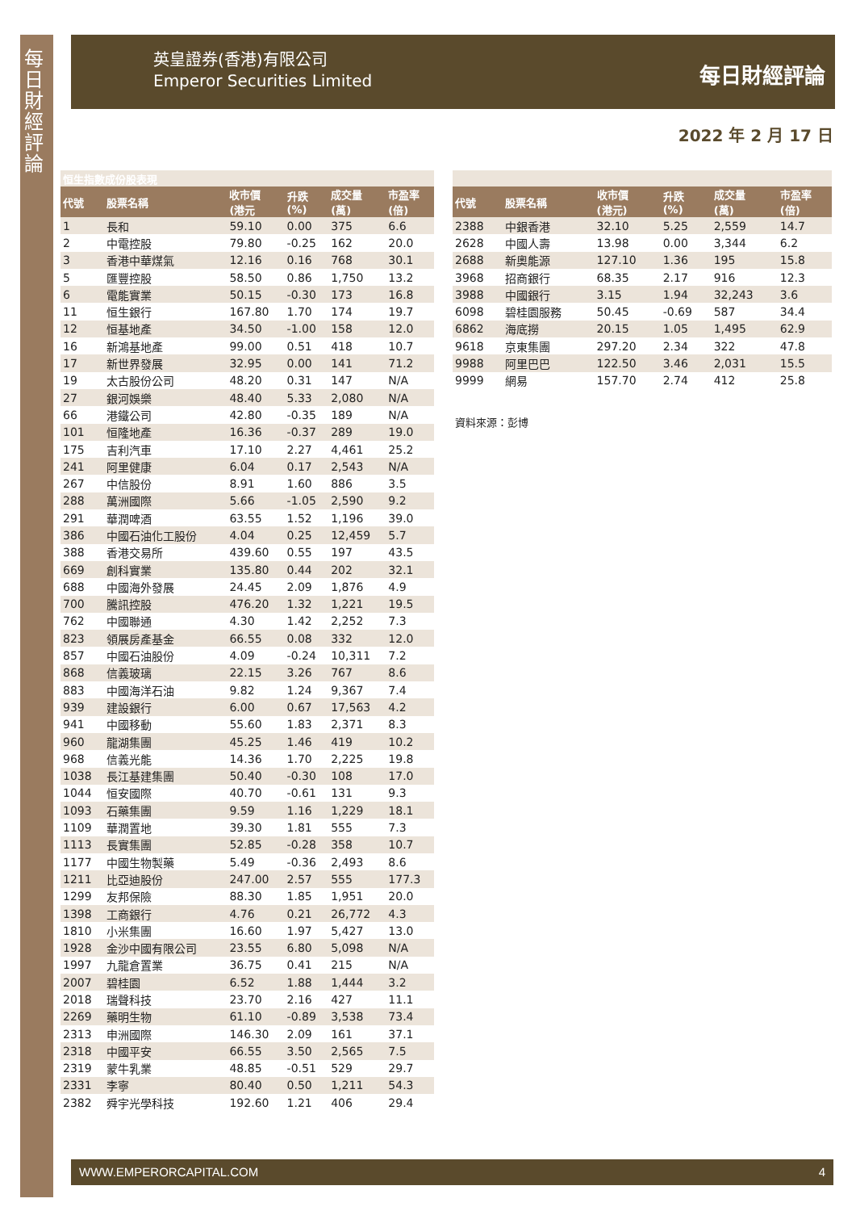每日財經評論
英皇證券(香港)有限公司
Emperor Securities Limited
每日財經評論
2022 年 2 月 17 日
| 恒生指數成份股表現 | | | | | |
| 代號 | 股票名稱 | 收市價 (港元 | 升跌 (%) | 成交量 (萬) | 市盈率 (倍) |
| 1 | 長和 | 59.10 | 0.00 | 375 | 6.6 |
| 2 | 中電控股 | 79.80 | -0.25 | 162 | 20.0 |
| 3 | 香港中華煤氣 | 12.16 | 0.16 | 768 | 30.1 |
| 5 | 匯豐控股 | 58.50 | 0.86 | 1,750 | 13.2 |
| 6 | 電能實業 | 50.15 | -0.30 | 173 | 16.8 |
| 11 | 恒生銀行 | 167.80 | 1.70 | 174 | 19.7 |
| 12 | 恒基地產 | 34.50 | -1.00 | 158 | 12.0 |
| 16 | 新鴻基地產 | 99.00 | 0.51 | 418 | 10.7 |
| 17 | 新世界發展 | 32.95 | 0.00 | 141 | 71.2 |
| 19 | 太古股份公司 | 48.20 | 0.31 | 147 | N/A |
| 27 | 銀河娛樂 | 48.40 | 5.33 | 2,080 | N/A |
| 66 | 港鐵公司 | 42.80 | -0.35 | 189 | N/A |
| 101 | 恒隆地產 | 16.36 | -0.37 | 289 | 19.0 |
| 175 | 吉利汽車 | 17.10 | 2.27 | 4,461 | 25.2 |
| 241 | 阿里健康 | 6.04 | 0.17 | 2,543 | N/A |
| 267 | 中信股份 | 8.91 | 1.60 | 886 | 3.5 |
| 288 | 萬洲國際 | 5.66 | -1.05 | 2,590 | 9.2 |
| 291 | 華潤啤酒 | 63.55 | 1.52 | 1,196 | 39.0 |
| 386 | 中國石油化工股份 | 4.04 | 0.25 | 12,459 | 5.7 |
| 388 | 香港交易所 | 439.60 | 0.55 | 197 | 43.5 |
| 669 | 創科實業 | 135.80 | 0.44 | 202 | 32.1 |
| 688 | 中國海外發展 | 24.45 | 2.09 | 1,876 | 4.9 |
| 700 | 騰訊控股 | 476.20 | 1.32 | 1,221 | 19.5 |
| 762 | 中國聯通 | 4.30 | 1.42 | 2,252 | 7.3 |
| 823 | 領展房產基金 | 66.55 | 0.08 | 332 | 12.0 |
| 857 | 中國石油股份 | 4.09 | -0.24 | 10,311 | 7.2 |
| 868 | 信義玻璃 | 22.15 | 3.26 | 767 | 8.6 |
| 883 | 中國海洋石油 | 9.82 | 1.24 | 9,367 | 7.4 |
| 939 | 建設銀行 | 6.00 | 0.67 | 17,563 | 4.2 |
| 941 | 中國移動 | 55.60 | 1.83 | 2,371 | 8.3 |
| 960 | 龍湖集團 | 45.25 | 1.46 | 419 | 10.2 |
| 968 | 信義光能 | 14.36 | 1.70 | 2,225 | 19.8 |
| 1038 | 長江基建集團 | 50.40 | -0.30 | 108 | 17.0 |
| 1044 | 恒安國際 | 40.70 | -0.61 | 131 | 9.3 |
| 1093 | 石藥集團 | 9.59 | 1.16 | 1,229 | 18.1 |
| 1109 | 華潤置地 | 39.30 | 1.81 | 555 | 7.3 |
| 1113 | 長實集團 | 52.85 | -0.28 | 358 | 10.7 |
| 1177 | 中國生物製藥 | 5.49 | -0.36 | 2,493 | 8.6 |
| 1211 | 比亞迪股份 | 247.00 | 2.57 | 555 | 177.3 |
| 1299 | 友邦保險 | 88.30 | 1.85 | 1,951 | 20.0 |
| 1398 | 工商銀行 | 4.76 | 0.21 | 26,772 | 4.3 |
| 1810 | 小米集團 | 16.60 | 1.97 | 5,427 | 13.0 |
| 1928 | 金沙中國有限公司 | 23.55 | 6.80 | 5,098 | N/A |
| 1997 | 九龍倉置業 | 36.75 | 0.41 | 215 | N/A |
| 2007 | 碧桂園 | 6.52 | 1.88 | 1,444 | 3.2 |
| 2018 | 瑞聲科技 | 23.70 | 2.16 | 427 | 11.1 |
| 2269 | 藥明生物 | 61.10 | -0.89 | 3,538 | 73.4 |
| 2313 | 申洲國際 | 146.30 | 2.09 | 161 | 37.1 |
| 2318 | 中國平安 | 66.55 | 3.50 | 2,565 | 7.5 |
| 2319 | 蒙牛乳業 | 48.85 | -0.51 | 529 | 29.7 |
| 2331 | 李寧 | 80.40 | 0.50 | 1,211 | 54.3 |
| 2382 | 舜宇光學科技 | 192.60 | 1.21 | 406 | 29.4 |
| 代號 | 股票名稱 | 收市價 (港元) | 升跌 (%) | 成交量 (萬) | 市盈率 (倍) |
| --- | --- | --- | --- | --- | --- |
| 2388 | 中銀香港 | 32.10 | 5.25 | 2,559 | 14.7 |
| 2628 | 中國人壽 | 13.98 | 0.00 | 3,344 | 6.2 |
| 2688 | 新奧能源 | 127.10 | 1.36 | 195 | 15.8 |
| 3968 | 招商銀行 | 68.35 | 2.17 | 916 | 12.3 |
| 3988 | 中國銀行 | 3.15 | 1.94 | 32,243 | 3.6 |
| 6098 | 碧桂園服務 | 50.45 | -0.69 | 587 | 34.4 |
| 6862 | 海底撈 | 20.15 | 1.05 | 1,495 | 62.9 |
| 9618 | 京東集團 | 297.20 | 2.34 | 322 | 47.8 |
| 9988 | 阿里巴巴 | 122.50 | 3.46 | 2,031 | 15.5 |
| 9999 | 網易 | 157.70 | 2.74 | 412 | 25.8 |
資料來源：彭博
WWW.EMPERORCAPITAL.COM 4